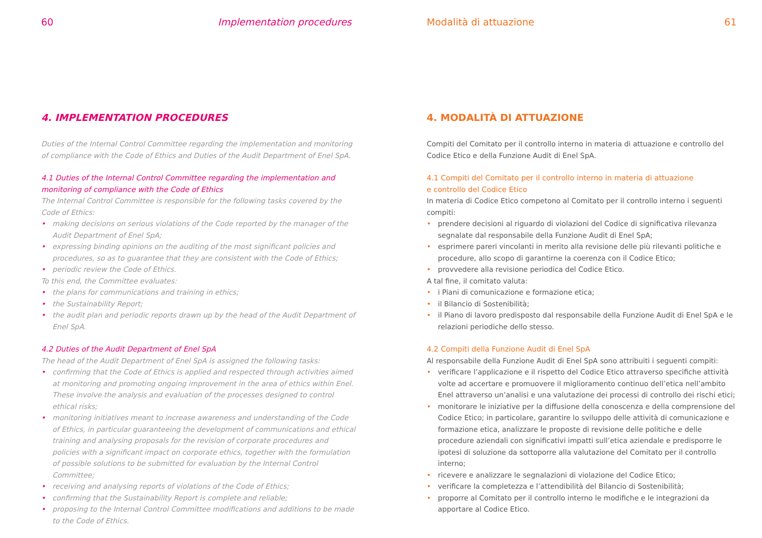60 Implementation procedures
4. IMPLEMENTATION PROCEDURES
Duties of the Internal Control Committee regarding the implementation and monitoring of compliance with the Code of Ethics and Duties of the Audit Department of Enel SpA.
4.1 Duties of the Internal Control Committee regarding the implementation and monitoring of compliance with the Code of Ethics
The Internal Control Committee is responsible for the following tasks covered by the Code of Ethics:
• making decisions on serious violations of the Code reported by the manager of the Audit Department of Enel SpA;
• expressing binding opinions on the auditing of the most significant policies and procedures, so as to guarantee that they are consistent with the Code of Ethics;
• periodic review the Code of Ethics.
To this end, the Committee evaluates:
• the plans for communications and training in ethics;
• the Sustainability Report;
• the audit plan and periodic reports drawn up by the head of the Audit Department of Enel SpA.
4.2 Duties of the Audit Department of Enel SpA
The head of the Audit Department of Enel SpA is assigned the following tasks:
• confirming that the Code of Ethics is applied and respected through activities aimed at monitoring and promoting ongoing improvement in the area of ethics within Enel. These involve the analysis and evaluation of the processes designed to control ethical risks;
• monitoring initiatives meant to increase awareness and understanding of the Code of Ethics, in particular guaranteeing the development of communications and ethical training and analysing proposals for the revision of corporate procedures and policies with a significant impact on corporate ethics, together with the formulation of possible solutions to be submitted for evaluation by the Internal Control Committee;
• receiving and analysing reports of violations of the Code of Ethics;
• confirming that the Sustainability Report is complete and reliable;
• proposing to the Internal Control Committee modifications and additions to be made to the Code of Ethics.
Modalità di attuazione 61
4. MODALITÀ DI ATTUAZIONE
Compiti del Comitato per il controllo interno in materia di attuazione e controllo del Codice Etico e della Funzione Audit di Enel SpA.
4.1 Compiti del Comitato per il controllo interno in materia di attuazione
e controllo del Codice Etico
In materia di Codice Etico competono al Comitato per il controllo interno i seguenti compiti:
• prendere decisioni al riguardo di violazioni del Codice di significativa rilevanza segnalate dal responsabile della Funzione Audit di Enel SpA;
• esprimere pareri vincolanti in merito alla revisione delle più rilevanti politiche e procedure, allo scopo di garantirne la coerenza con il Codice Etico;
• provvedere alla revisione periodica del Codice Etico.
A tal fine, il comitato valuta:
• i Piani di comunicazione e formazione etica;
• il Bilancio di Sostenibilità;
• il Piano di lavoro predisposto dal responsabile della Funzione Audit di Enel SpA e le relazioni periodiche dello stesso.
4.2 Compiti della Funzione Audit di Enel SpA
Al responsabile della Funzione Audit di Enel SpA sono attribuiti i seguenti compiti:
• verificare l’applicazione e il rispetto del Codice Etico attraverso specifiche attività volte ad accertare e promuovere il miglioramento continuo dell’etica nell’ambito Enel attraverso un’analisi e una valutazione dei processi di controllo dei rischi etici;
• monitorare le iniziative per la diffusione della conoscenza e della comprensione del Codice Etico; in particolare, garantire lo sviluppo delle attività di comunicazione e formazione etica, analizzare le proposte di revisione delle politiche e delle procedure aziendali con significativi impatti sull’etica aziendale e predisporre le ipotesi di soluzione da sottoporre alla valutazione del Comitato per il controllo interno;
• ricevere e analizzare le segnalazioni di violazione del Codice Etico;
• verificare la completezza e l’attendibilità del Bilancio di Sostenibilità;
• proporre al Comitato per il controllo interno le modifiche e le integrazioni da apportare al Codice Etico.